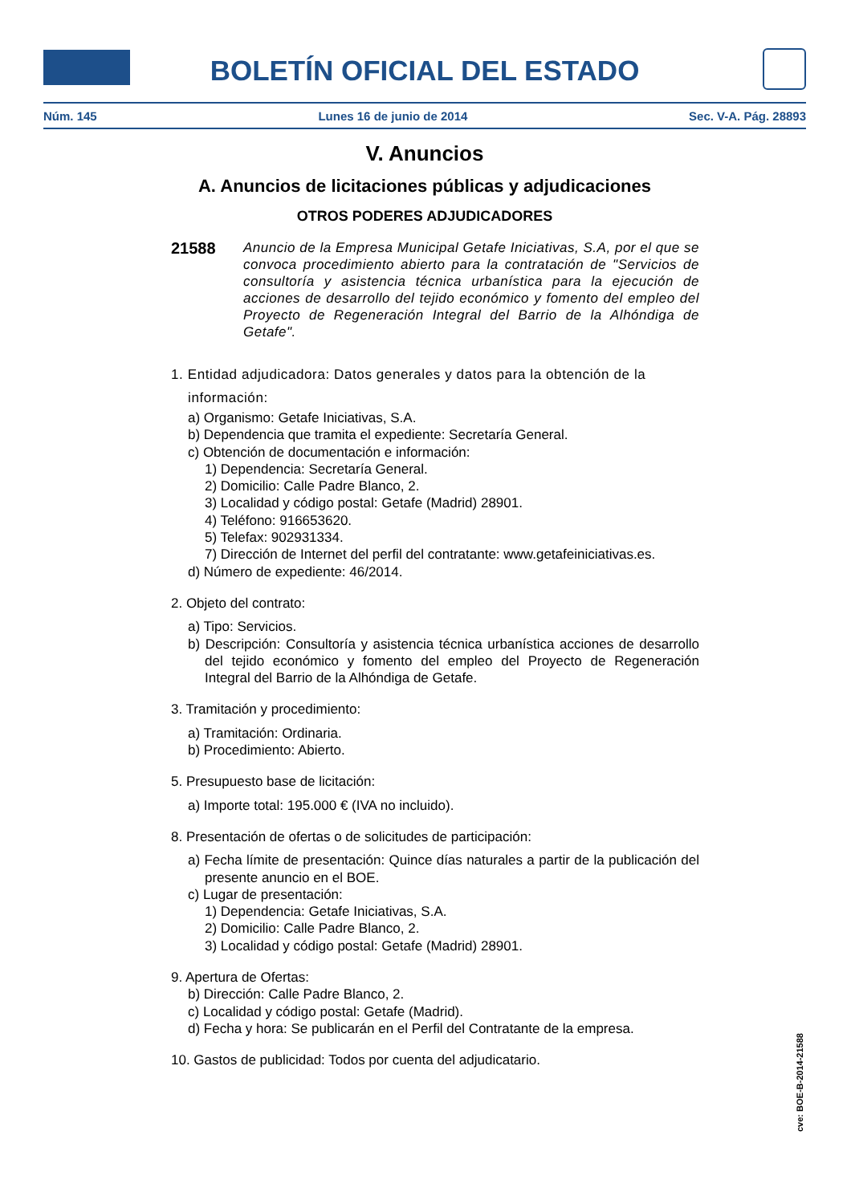BOLETÍN OFICIAL DEL ESTADO
Núm. 145 Lunes 16 de junio de 2014 Sec. V-A. Pág. 28893
V. Anuncios
A. Anuncios de licitaciones públicas y adjudicaciones
OTROS PODERES ADJUDICADORES
21588
Anuncio de la Empresa Municipal Getafe Iniciativas, S.A, por el que se convoca procedimiento abierto para la contratación de "Servicios de consultoría y asistencia técnica urbanística para la ejecución de acciones de desarrollo del tejido económico y fomento del empleo del Proyecto de Regeneración Integral del Barrio de la Alhóndiga de Getafe".
1. Entidad adjudicadora: Datos generales y datos para la obtención de la
información:
a) Organismo: Getafe Iniciativas, S.A.
b) Dependencia que tramita el expediente: Secretaría General.
c) Obtención de documentación e información:
1) Dependencia: Secretaría General.
2) Domicilio: Calle Padre Blanco, 2.
3) Localidad y código postal: Getafe (Madrid) 28901.
4) Teléfono: 916653620.
5) Telefax: 902931334.
7) Dirección de Internet del perfil del contratante: www.getafeiniciativas.es.
d) Número de expediente: 46/2014.
2. Objeto del contrato:
a) Tipo: Servicios.
b) Descripción: Consultoría y asistencia técnica urbanística acciones de desarrollo del tejido económico y fomento del empleo del Proyecto de Regeneración Integral del Barrio de la Alhóndiga de Getafe.
3. Tramitación y procedimiento:
a) Tramitación: Ordinaria.
b) Procedimiento: Abierto.
5. Presupuesto base de licitación:
a) Importe total: 195.000 € (IVA no incluido).
8. Presentación de ofertas o de solicitudes de participación:
a) Fecha límite de presentación: Quince días naturales a partir de la publicación del presente anuncio en el BOE.
c) Lugar de presentación:
1) Dependencia: Getafe Iniciativas, S.A.
2) Domicilio: Calle Padre Blanco, 2.
3) Localidad y código postal: Getafe (Madrid) 28901.
9. Apertura de Ofertas:
b) Dirección: Calle Padre Blanco, 2.
c) Localidad y código postal: Getafe (Madrid).
d) Fecha y hora: Se publicarán en el Perfil del Contratante de la empresa.
10. Gastos de publicidad: Todos por cuenta del adjudicatario.
cve: BOE-B-2014-21588